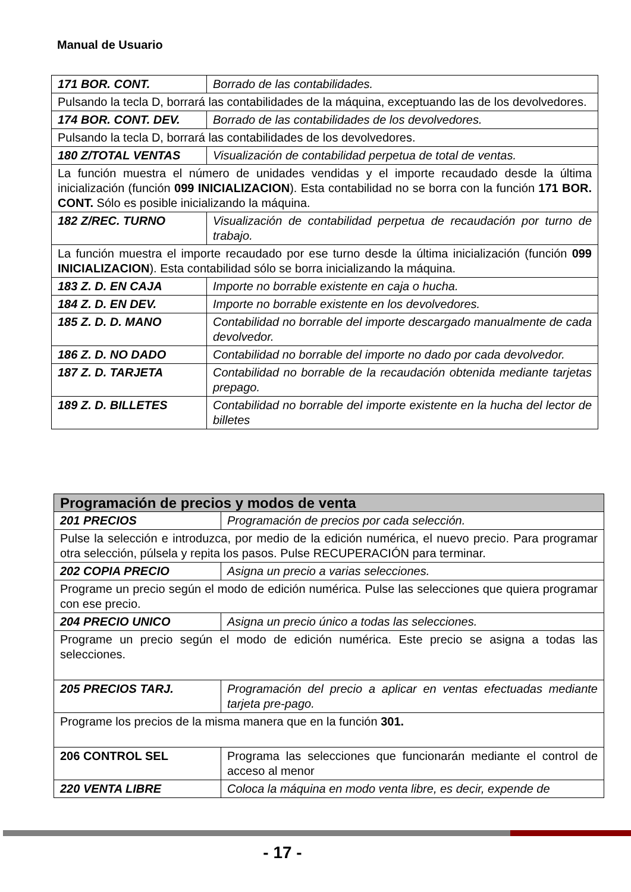Manual de Usuario
| 171 BOR. CONT. | Borrado de las contabilidades. |
| Pulsando la tecla D, borrará las contabilidades de la máquina, exceptuando las de los devolvedores. | |
| 174 BOR. CONT. DEV. | Borrado de las contabilidades de los devolvedores. |
| Pulsando la tecla D, borrará las contabilidades de los devolvedores. | |
| 180 Z/TOTAL VENTAS | Visualización de contabilidad perpetua de total de ventas. |
| La función muestra el número de unidades vendidas y el importe recaudado desde la última inicialización (función 099 INICIALIZACION ). Esta contabilidad no se borra con la función 171 BOR. CONT. Sólo es posible inicializando la máquina. | |
| 182 Z/REC. TURNO | Visualización de contabilidad perpetua de recaudación por turno de trabajo. |
| La función muestra el importe recaudado por ese turno desde la última inicialización (función 099 INICIALIZACION ). Esta contabilidad sólo se borra inicializando la máquina. | |
| 183 Z. D. EN CAJA | Importe no borrable existente en caja o hucha. |
| 184 Z. D. EN DEV. | Importe no borrable existente en los devolvedores. |
| 185 Z. D. D. MANO | Contabilidad no borrable del importe descargado manualmente de cada devolvedor. |
| 186 Z. D. NO DADO | Contabilidad no borrable del importe no dado por cada devolvedor. |
| 187 Z. D. TARJETA | Contabilidad no borrable de la recaudación obtenida mediante tarjetas prepago. |
| 189 Z. D. BILLETES | Contabilidad no borrable del importe existente en la hucha del lector de billetes |
| Programación de precios y modos de venta | |
| 201 PRECIOS | Programación de precios por cada selección. |
| Pulse la selección e introduzca, por medio de la edición numérica, el nuevo precio. Para programar otra selección, púlsela y repita los pasos. Pulse RECUPERACIÓN para terminar. | |
| 202 COPIA PRECIO | Asigna un precio a varias selecciones. |
| Programe un precio según el modo de edición numérica. Pulse las selecciones que quiera programar con ese precio. | |
| 204 PRECIO UNICO | Asigna un precio único a todas las selecciones. |
| Programe un precio según el modo de edición numérica. Este precio se asigna a todas las selecciones. | |
| 205 PRECIOS TARJ. | Programación del precio a aplicar en ventas efectuadas mediante tarjeta pre-pago. |
| Programe los precios de la misma manera que en la función 301. | |
| 206 CONTROL SEL | Programa las selecciones que funcionarán mediante el control de acceso al menor |
| 220 VENTA LIBRE | Coloca la máquina en modo venta libre, es decir, expende de |
- 17 -